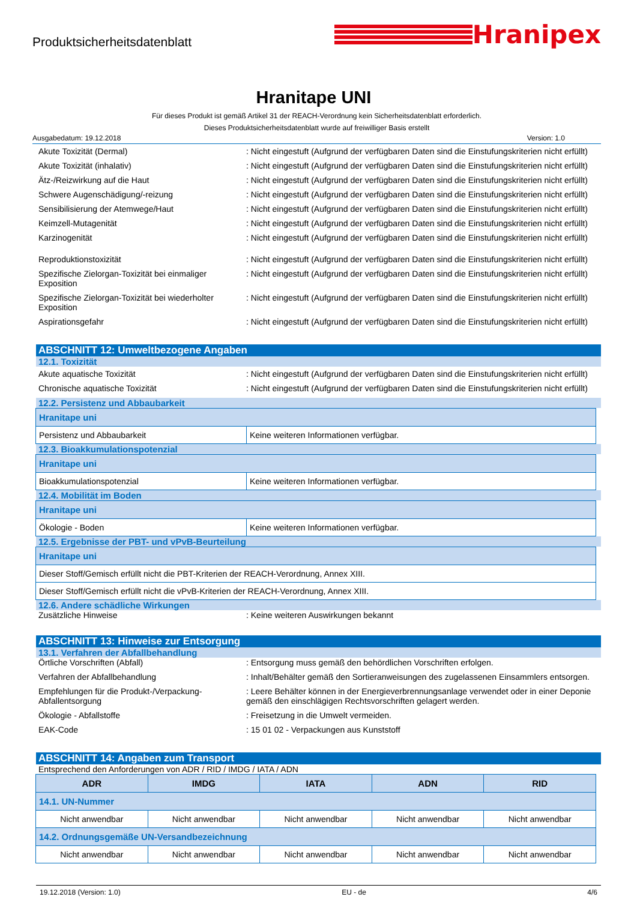Produktsicherheitsdatenblatt
Hranipex
Hranitape UNI
Für dieses Produkt ist gemäß Artikel 31 der REACH-Verordnung kein Sicherheitsdatenblatt erforderlich.
Dieses Produktsicherheitsdatenblatt wurde auf freiwilliger Basis erstellt
Ausgabedatum: 19.12.2018 Version: 1.0
Akute Toxizität (Dermal) : Nicht eingestuft (Aufgrund der verfügbaren Daten sind die Einstufungskriterien nicht erfüllt)
Akute Toxizität (inhalativ) : Nicht eingestuft (Aufgrund der verfügbaren Daten sind die Einstufungskriterien nicht erfüllt)
Ätz-/Reizwirkung auf die Haut : Nicht eingestuft (Aufgrund der verfügbaren Daten sind die Einstufungskriterien nicht erfüllt)
Schwere Augenschädigung/-reizung : Nicht eingestuft (Aufgrund der verfügbaren Daten sind die Einstufungskriterien nicht erfüllt)
Sensibilisierung der Atemwege/Haut : Nicht eingestuft (Aufgrund der verfügbaren Daten sind die Einstufungskriterien nicht erfüllt)
Keimzell-Mutagenität : Nicht eingestuft (Aufgrund der verfügbaren Daten sind die Einstufungskriterien nicht erfüllt)
Karzinogenität : Nicht eingestuft (Aufgrund der verfügbaren Daten sind die Einstufungskriterien nicht erfüllt)
Reproduktionstoxizität : Nicht eingestuft (Aufgrund der verfügbaren Daten sind die Einstufungskriterien nicht erfüllt)
Spezifische Zielorgan-Toxizität bei einmaliger Exposition
: Nicht eingestuft (Aufgrund der verfügbaren Daten sind die Einstufungskriterien nicht erfüllt)
Spezifische Zielorgan-Toxizität bei wiederholter Exposition
: Nicht eingestuft (Aufgrund der verfügbaren Daten sind die Einstufungskriterien nicht erfüllt)
Aspirationsgefahr : Nicht eingestuft (Aufgrund der verfügbaren Daten sind die Einstufungskriterien nicht erfüllt)
ABSCHNITT 12: Umweltbezogene Angaben
12.1. Toxizität
Akute aquatische Toxizität : Nicht eingestuft (Aufgrund der verfügbaren Daten sind die Einstufungskriterien nicht erfüllt)
Chronische aquatische Toxizität : Nicht eingestuft (Aufgrund der verfügbaren Daten sind die Einstufungskriterien nicht erfüllt)
12.2. Persistenz und Abbaubarkeit
| Hranitape uni | |
| Persistenz und Abbaubarkeit | Keine weiteren Informationen verfügbar. |
12.3. Bioakkumulationspotenzial
| Hranitape uni | |
| Bioakkumulationspotenzial | Keine weiteren Informationen verfügbar. |
12.4. Mobilität im Boden
| Hranitape uni | |
| Ökologie - Boden | Keine weiteren Informationen verfügbar. |
12.5. Ergebnisse der PBT- und vPvB-Beurteilung
| Hranitape uni |
| Dieser Stoff/Gemisch erfüllt nicht die PBT-Kriterien der REACH-Verordnung, Annex XIII. |
| Dieser Stoff/Gemisch erfüllt nicht die vPvB-Kriterien der REACH-Verordnung, Annex XIII. |
12.6. Andere schädliche Wirkungen
Zusätzliche Hinweise : Keine weiteren Auswirkungen bekannt
ABSCHNITT 13: Hinweise zur Entsorgung
13.1. Verfahren der Abfallbehandlung
Örtliche Vorschriften (Abfall) : Entsorgung muss gemäß den behördlichen Vorschriften erfolgen.
Verfahren der Abfallbehandlung : Inhalt/Behälter gemäß den Sortieranweisungen des zugelassenen Einsammlers entsorgen.
Empfehlungen für die Produkt-/Verpackung-Abfallentsorgung
: Leere Behälter können in der Energieverbrennungsanlage verwendet oder in einer Deponie gemäß den einschlägigen Rechtsvorschriften gelagert werden.
Ökologie - Abfallstoffe : Freisetzung in die Umwelt vermeiden.
EAK-Code : 15 01 02 - Verpackungen aus Kunststoff
ABSCHNITT 14: Angaben zum Transport
Entsprechend den Anforderungen von ADR / RID / IMDG / IATA / ADN
| ADR | IMDG | IATA | ADN | RID |
| --- | --- | --- | --- | --- |
| 14.1. UN-Nummer | | | | |
| Nicht anwendbar | Nicht anwendbar | Nicht anwendbar | Nicht anwendbar | Nicht anwendbar |
| 14.2. Ordnungsgemäße UN-Versandbezeichnung | | | | |
| Nicht anwendbar | Nicht anwendbar | Nicht anwendbar | Nicht anwendbar | Nicht anwendbar |
19.12.2018 (Version: 1.0) EU - de 4/6